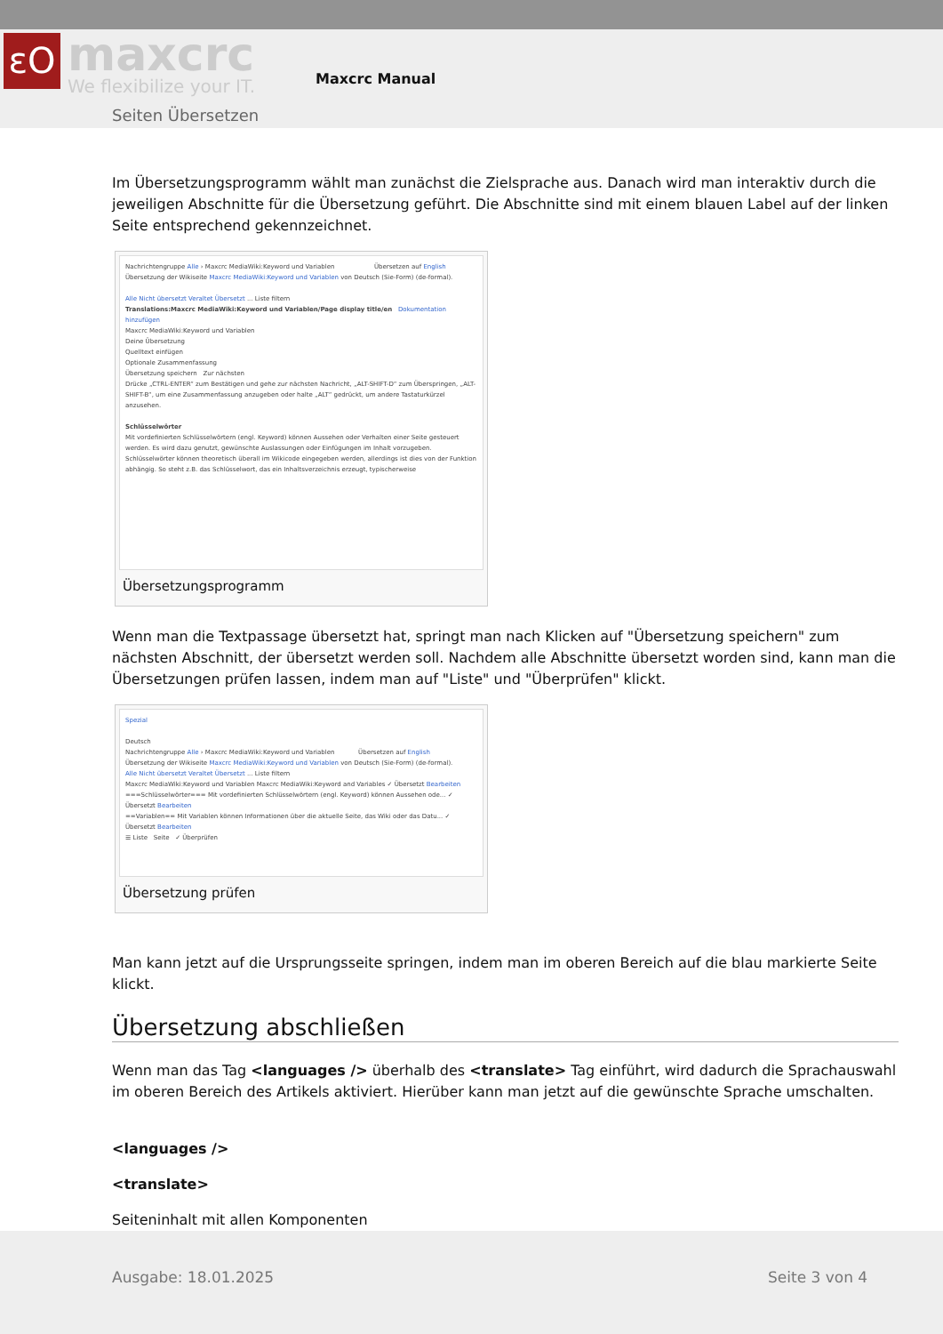εO maxcrc
We flexibilize your IT. Maxcrc Manual
Seiten Übersetzen
Im Übersetzungsprogramm wählt man zunächst die Zielsprache aus. Danach wird man interaktiv durch die jeweiligen Abschnitte für die Übersetzung geführt. Die Abschnitte sind mit einem blauen Label auf der linken Seite entsprechend gekennzeichnet.
Nachrichtengruppe Alle › Maxcrc MediaWiki:Keyword und Variablen Übersetzen auf English
Übersetzung der Wikiseite Maxcrc MediaWiki:Keyword und Variablen von Deutsch (Sie-Form) (de-formal).
Alle Nicht übersetzt Veraltet Übersetzt ... Liste filtern
Translations:Maxcrc MediaWiki:Keyword und Variablen/Page display title/en Dokumentation hinzufügen
Maxcrc MediaWiki:Keyword und Variablen
Deine Übersetzung
Quelltext einfügen
Optionale Zusammenfassung
Übersetzung speichern Zur nächsten
Drücke „CTRL-ENTER“ zum Bestätigen und gehe zur nächsten Nachricht, „ALT-SHIFT-D“ zum Überspringen, „ALT-SHIFT-B“, um eine Zusammenfassung anzugeben oder halte „ALT“ gedrückt, um andere Tastaturkürzel anzusehen.
Schlüsselwörter
Mit vordefinierten Schlüsselwörtern (engl. Keyword) können Aussehen oder Verhalten einer Seite gesteuert werden. Es wird dazu genutzt, gewünschte Auslassungen oder Einfügungen im Inhalt vorzugeben. Schlüsselwörter können theoretisch überall im Wikicode eingegeben werden, allerdings ist dies von der Funktion abhängig. So steht z.B. das Schlüsselwort, das ein Inhaltsverzeichnis erzeugt, typischerweise
Übersetzungsprogramm
Wenn man die Textpassage übersetzt hat, springt man nach Klicken auf "Übersetzung speichern" zum nächsten Abschnitt, der übersetzt werden soll. Nachdem alle Abschnitte übersetzt worden sind, kann man die Übersetzungen prüfen lassen, indem man auf "Liste" und "Überprüfen" klickt.
Spezial
Deutsch
Nachrichtengruppe Alle › Maxcrc MediaWiki:Keyword und Variablen Übersetzen auf English
Übersetzung der Wikiseite Maxcrc MediaWiki:Keyword und Variablen von Deutsch (Sie-Form) (de-formal).
Alle Nicht übersetzt Veraltet Übersetzt ... Liste filtern
Maxcrc MediaWiki:Keyword und Variablen Maxcrc MediaWiki:Keyword and Variables ✓ Übersetzt Bearbeiten
===Schlüsselwörter=== Mit vordefinierten Schlüsselwörtern (engl. Keyword) können Aussehen ode... ✓ Übersetzt Bearbeiten
==Variablen== Mit Variablen können Informationen über die aktuelle Seite, das Wiki oder das Datu... ✓ Übersetzt Bearbeiten
☰ Liste Seite ✓ Überprüfen
Übersetzung prüfen
Man kann jetzt auf die Ursprungsseite springen, indem man im oberen Bereich auf die blau markierte Seite klickt.
Übersetzung abschließen
Wenn man das Tag <languages /> überhalb des <translate> Tag einführt, wird dadurch die Sprachauswahl im oberen Bereich des Artikels aktiviert. Hierüber kann man jetzt auf die gewünschte Sprache umschalten.
<languages />
<translate>
Seiteninhalt mit allen Komponenten
Ausgabe: 18.01.2025 Seite 3 von 4